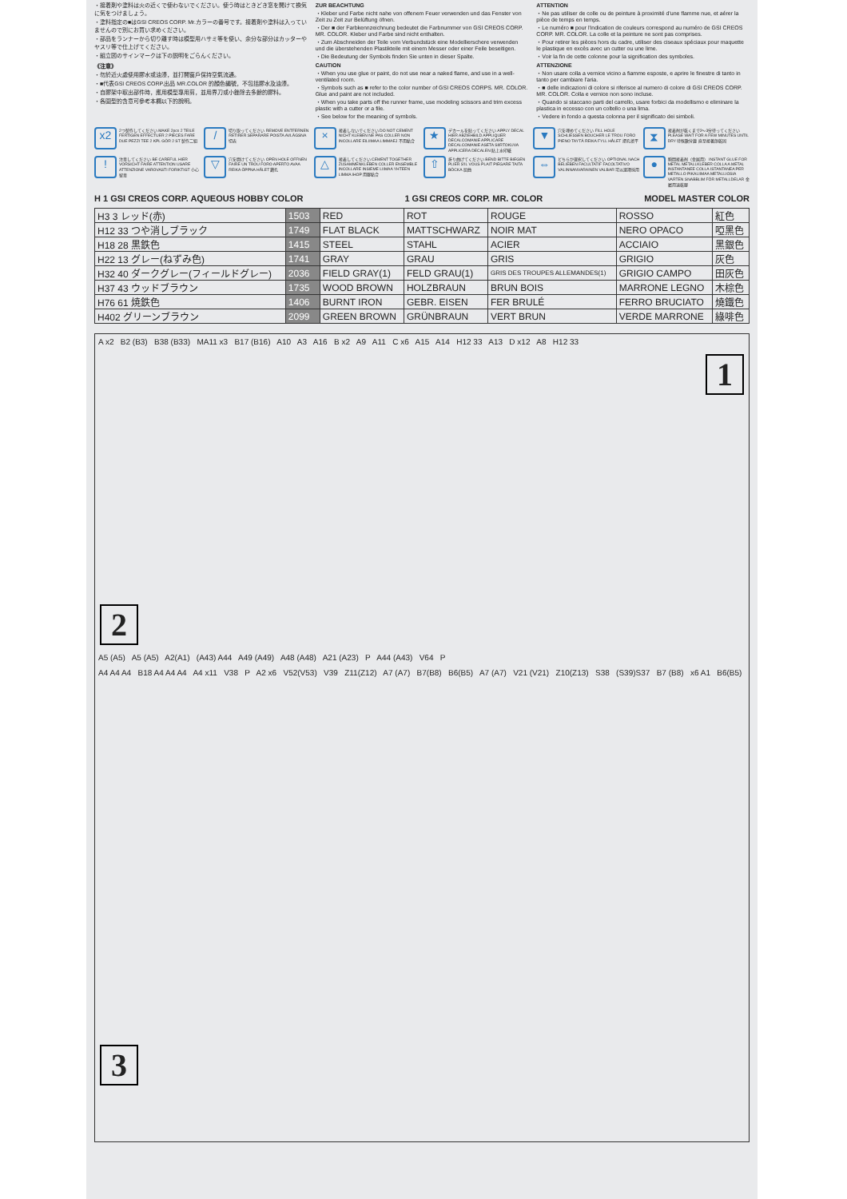・接着剤や塗料は火の近くで使わないでください。使う時はときどき窓を開けて換気に気をつけましょう。
・塗料指定の■はGSI CREOS CORP. Mr.カラーの番号です。接着剤や塗料は入っていませんので別にお買い求めください。
・部品をランナーから切り離す時は模型用ハサミ等を使い、余分な部分はカッターやヤスリ等で仕上げてください。
・組立図のサインマークは下の説明をごらんください。
《注意》
・勿於近火處使用膠水或油漆，並打開窗戶保持空氣流通。
・■代表GSI CREOS CORP.出品 MR.COLOR 的顏色編號，不包括膠水及油漆。
・自膠架中取出部件時，應用模型專用剪，並用界刀或小銼除去多餘的膠料。
・各圖型的含意可參考本欄以下的說明。
ZUR BEACHTUNG
・Kleber und Farbe nicht nahe von offenem Feuer verwenden und das Fenster von Zeit zu Zeit zur Belüftung öfnen.
・Der ■ der Farbkennzeichnung bedeutet die Farbnummer von GSI CREOS CORP. MR. COLOR. Kleber und Farbe sind nicht enthalten.
・Zum Abschneiden der Teile vom Verbundstück eine Modellierschere verwenden und die überstehenden Plastikteile mit einem Messer oder einer Feile beseitigen.
・Die Bedeutung der Symbols finden Sie unten in dieser Spalte.
CAUTION
・When you use glue or paint, do not use near a naked flame, and use in a well-ventilated room.
・Symbols such as ■ refer to the color number of GSI CREOS CORPS. MR. COLOR. Glue and paint are not included.
・When you take parts off the runner frame, use modeling scissors and trim excess plastic with a cutter or a file.
・See below for the meaning of symbols.
ATTENTION
・Ne pas utiliser de colle ou de peinture à proximité d'une flamme nue, et aérer la pièce de temps en temps.
・Le numéro ■ pour l'indication de couleurs correspond au numéro de GSI CREOS CORP. MR. COLOR. La colle et la peinture ne sont pas comprises.
・Pour retirer les pièces hors du cadre, utiliser des ciseaux spéciaux pour maquette le plastique en excès avec un cutter ou une lime.
・Voir la fin de cette colonne pour la signification des symboles.
ATTENZIONE
・Non usare colla a vernice vicino a fiamme esposte, e aprire le finestre di tanto in tanto per cambiare l'aria.
・■ delle indicazioni di colore si riferisce al numero di colore di GSI CREOS CORP. MR. COLOR. Colla e vernice non sono incluse.
・Quando si staccano parti del carrello, usare forbici da modellismo e eliminare la plastica in eccesso con un coltello o una lima.
・Vedere in fondo a questa colonna per il significato dei simboli.
x2 2つ製作してください MAKE 2pcs 2 TEILE FERTIGEN EFFECTUER 2 PIECES FARE DUE PEZZI TEE 2 KPL GÖR 2 ST 製作二組
/ 切り取ってください REMOVE ENTFERNEN RETIRER SEPARARE POISTA AVLÄGSNA 切去
× 接着しないでください DO NOT CEMENT NICHT KLEBEN NE PAS COLLER NON INCOLLARE EILIIMAA LIMMAEJ 不用黏合
★ デカールを貼ってください APPLY DECAL HIER ABZIEHBILD APPLIQUER DECALCOMANIE APPLICARE DECALCOMANIE ASETA SIIRTOKUVA APPLICERA DECALEN 貼上水印紙
▼ 穴を埋めてください FILL HOLE SCHLIESSEN BOUCHER LE TROU FORO PIENO TAYTÄ REIKA FYLL HÅLET 把孔填平
⧗ 接着剤が乾くまで2〜3分待ってください PLEASE WAIT FOR A FEW MINUTES UNTIL DRY 待候數分鐘 直至接著劑乾固
! 注意してください BE CAREFUL HIER VORSICHT FAIRE ATTENTION USARE ATTENZIONE VAROVASTI FORIKTIGT 小心留意
▽ 穴を開けてください OPEN HOLE OFFNEN FAIRE UN TROU FORO APERTO AVAA REIKA ÖPPNA HÅLET 鑽孔
△ 接着してください CEMENT TOGETHER ZUSAMMENKLEBEN COLLER ENSEMBLE INCOLLARE INSIEME LIIMAA YHTEEN LIMMA IHOP 用膠黏合
⇧ 折り曲げてください BEND BITTE BIEGEN PLIER S'IL VOUS PLAIT PIEGARE TAITA BÖCKA 屈曲
⇔ どちらか選択してください OPTIONAL NACH BELIEBEN FACULTATIF FACOLTATIVO VALINNANVARAINEN VALBAR 可以選擇採用
● 瞬間接着剤（金属用） INSTANT GLUE FOR METAL METALLKLEBER COLLA A METAL INSTANTANEE COLLA ISTANTANEA PER METALLO PIKALIIMAA METALLIOSIA VARTEN SNABBLIM FÖR METALLDELAR 金屬用速乾膠
H 1 GSI CREOS CORP. AQUEOUS HOBBY COLOR 1 GSI CREOS CORP. MR. COLOR MODEL MASTER COLOR
| H3 3 レッド(赤) | 1503 | RED | ROT | ROUGE | ROSSO | 紅色 |
| H12 33 つや消しブラック | 1749 | FLAT BLACK | MATTSCHWARZ | NOIR MAT | NERO OPACO | 啞黑色 |
| H18 28 黒鉄色 | 1415 | STEEL | STAHL | ACIER | ACCIAIO | 黑銀色 |
| H22 13 グレー(ねずみ色) | 1741 | GRAY | GRAU | GRIS | GRIGIO | 灰色 |
| H32 40 ダークグレー(フィールドグレー) | 2036 | FIELD GRAY(1) | FELD GRAU(1) | GRIS DES TROUPES ALLEMANDES(1) | GRIGIO CAMPO | 田灰色 |
| H37 43 ウッドブラウン | 1735 | WOOD BROWN | HOLZBRAUN | BRUN BOIS | MARRONE LEGNO | 木棕色 |
| H76 61 焼鉄色 | 1406 | BURNT IRON | GEBR. EISEN | FER BRULÉ | FERRO BRUCIATO | 燒鐵色 |
| H402 グリーンブラウン | 2099 | GREEN BROWN | GRÜNBRAUN | VERT BRUN | VERDE MARRONE | 綠啡色 |
A x2 B2 (B3) B38 (B33) MA11 x3 B17 (B16) A10 A3 A16 B x2 A9 A11 C x6 A15 A14 H12 33 A13 D x12 A8 H12 33
1 2
A5 (A5) A5 (A5) A2(A1) (A43) A44 A49 (A49) A48 (A48) A21 (A23) P A44 (A43) V64 P
A4 A4 A4 B18 A4 A4 A4 A4 x11 V38 P A2 x6 V52(V53) V39 Z11(Z12) A7 (A7) B7(B8) B6(B5) A7 (A7) V21 (V21) Z10(Z13) S38 (S39)S37 B7 (B8) x6 A1 B6(B5)
3